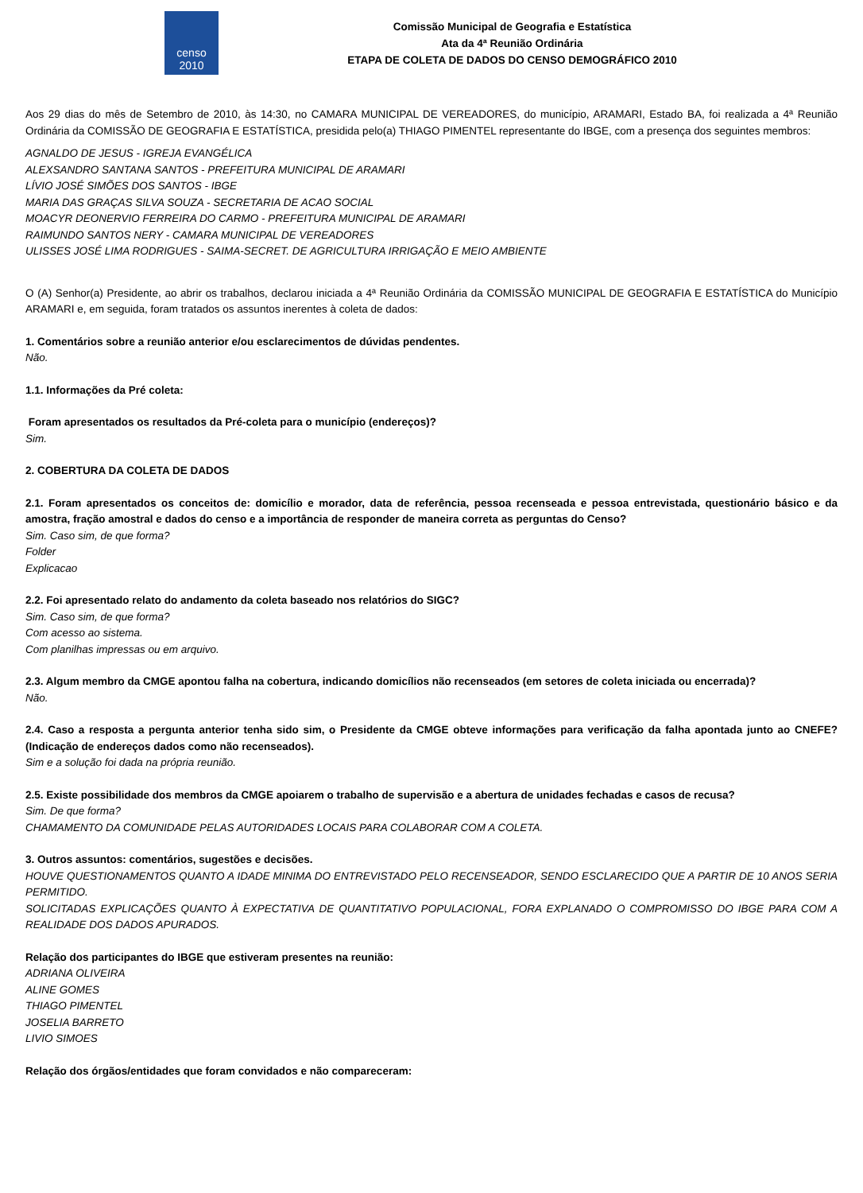censo
2010
Comissão Municipal de Geografia e Estatística
Ata da 4ª Reunião Ordinária
ETAPA DE COLETA DE DADOS DO CENSO DEMOGRÁFICO 2010
Aos 29 dias do mês de Setembro de 2010, às 14:30, no CAMARA MUNICIPAL DE VEREADORES, do município, ARAMARI, Estado BA, foi realizada a 4ª Reunião Ordinária da COMISSÃO DE GEOGRAFIA E ESTATÍSTICA, presidida pelo(a) THIAGO PIMENTEL representante do IBGE, com a presença dos seguintes membros:
AGNALDO DE JESUS - IGREJA EVANGÉLICA
ALEXSANDRO SANTANA SANTOS - PREFEITURA MUNICIPAL DE ARAMARI
LÍVIO JOSÉ SIMÕES DOS SANTOS - IBGE
MARIA DAS GRAÇAS SILVA SOUZA - SECRETARIA DE ACAO SOCIAL
MOACYR DEONERVIO FERREIRA DO CARMO - PREFEITURA MUNICIPAL DE ARAMARI
RAIMUNDO SANTOS NERY - CAMARA MUNICIPAL DE VEREADORES
ULISSES JOSÉ LIMA RODRIGUES - SAIMA-SECRET. DE AGRICULTURA IRRIGAÇÃO E MEIO AMBIENTE
O (A) Senhor(a) Presidente, ao abrir os trabalhos, declarou iniciada a 4ª Reunião Ordinária da COMISSÃO MUNICIPAL DE GEOGRAFIA E ESTATÍSTICA do Município ARAMARI e, em seguida, foram tratados os assuntos inerentes à coleta de dados:
1. Comentários sobre a reunião anterior e/ou esclarecimentos de dúvidas pendentes.
Não.
1.1. Informações da Pré coleta:
Foram apresentados os resultados da Pré-coleta para o município (endereços)?
Sim.
2. COBERTURA DA COLETA DE DADOS
2.1. Foram apresentados os conceitos de: domicílio e morador, data de referência, pessoa recenseada e pessoa entrevistada, questionário básico e da amostra, fração amostral e dados do censo e a importância de responder de maneira correta as perguntas do Censo?
Sim. Caso sim, de que forma?
Folder
Explicacao
2.2. Foi apresentado relato do andamento da coleta baseado nos relatórios do SIGC?
Sim. Caso sim, de que forma?
Com acesso ao sistema.
Com planilhas impressas ou em arquivo.
2.3. Algum membro da CMGE apontou falha na cobertura, indicando domicílios não recenseados (em setores de coleta iniciada ou encerrada)?
Não.
2.4. Caso a resposta a pergunta anterior tenha sido sim, o Presidente da CMGE obteve informações para verificação da falha apontada junto ao CNEFE? (Indicação de endereços dados como não recenseados).
Sim e a solução foi dada na própria reunião.
2.5. Existe possibilidade dos membros da CMGE apoiarem o trabalho de supervisão e a abertura de unidades fechadas e casos de recusa?
Sim. De que forma?
CHAMAMENTO DA COMUNIDADE PELAS AUTORIDADES LOCAIS PARA COLABORAR COM A COLETA.
3. Outros assuntos: comentários, sugestões e decisões.
HOUVE QUESTIONAMENTOS QUANTO A IDADE MINIMA DO ENTREVISTADO PELO RECENSEADOR, SENDO ESCLARECIDO QUE A PARTIR DE 10 ANOS SERIA PERMITIDO.
SOLICITADAS EXPLICAÇÕES QUANTO À EXPECTATIVA DE QUANTITATIVO POPULACIONAL, FORA EXPLANADO O COMPROMISSO DO IBGE PARA COM A REALIDADE DOS DADOS APURADOS.
Relação dos participantes do IBGE que estiveram presentes na reunião:
ADRIANA OLIVEIRA
ALINE GOMES
THIAGO PIMENTEL
JOSELIA BARRETO
LIVIO SIMOES
Relação dos órgãos/entidades que foram convidados e não compareceram: